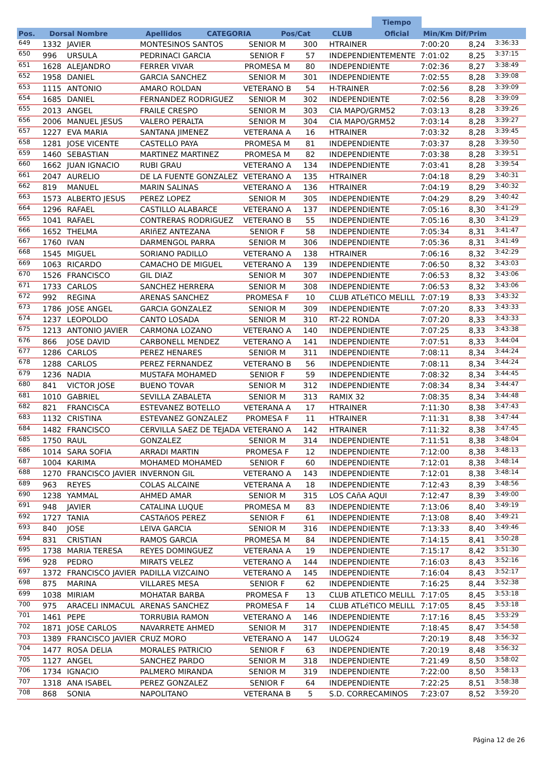| | | | | | | | Tiempo | |
| --- | --- | --- | --- | --- | --- | --- | --- | --- |
| Pos. | Dorsal Nombre | Apellidos | CATEGORIA | Pos/Cat | CLUB | | Oficial | Min/Km Dif/Prim |
| 649 | 1332 | JAVIER | MONTESINOS SANTOS | SENIOR M | 300 | HTRAINER | 7:00:20 | 8,24 | 3:36:33 |
| 650 | 996 | URSULA | PEDRINACI GARCIA | SENIOR F | 57 | INDEPENDIENTEMENTE | 7:01:02 | 8,25 | 3:37:15 |
| 651 | 1628 | ALEJANDRO | FERRER VIVAR | PROMESA M | 80 | INDEPENDIENTE | 7:02:36 | 8,27 | 3:38:49 |
| 652 | 1958 | DANIEL | GARCIA SANCHEZ | SENIOR M | 301 | INDEPENDIENTE | 7:02:55 | 8,28 | 3:39:08 |
| 653 | 1115 | ANTONIO | AMARO ROLDAN | VETERANO B | 54 | H-TRAINER | 7:02:56 | 8,28 | 3:39:09 |
| 654 | 1685 | DANIEL | FERNANDEZ RODRIGUEZ | SENIOR M | 302 | INDEPENDIENTE | 7:02:56 | 8,28 | 3:39:09 |
| 655 | 2013 | ANGEL | FRAILE CRESPO | SENIOR M | 303 | CIA MAPO/GRM52 | 7:03:13 | 8,28 | 3:39:26 |
| 656 | 2006 | MANUEL JESUS | VALERO PERALTA | SENIOR M | 304 | CIA MAPO/GRM52 | 7:03:14 | 8,28 | 3:39:27 |
| 657 | 1227 | EVA MARIA | SANTANA JIMENEZ | VETERANA A | 16 | HTRAINER | 7:03:32 | 8,28 | 3:39:45 |
| 658 | 1281 | JOSE VICENTE | CASTELLO PAYA | PROMESA M | 81 | INDEPENDIENTE | 7:03:37 | 8,28 | 3:39:50 |
| 659 | 1460 | SEBASTIAN | MARTINEZ MARTINEZ | PROMESA M | 82 | INDEPENDIENTE | 7:03:38 | 8,28 | 3:39:51 |
| 660 | 1662 | JUAN IGNACIO | RUBI GRAU | VETERANO A | 134 | INDEPENDIENTE | 7:03:41 | 8,28 | 3:39:54 |
| 661 | 2047 | AURELIO | DE LA FUENTE GONZALEZ | VETERANO A | 135 | HTRAINER | 7:04:18 | 8,29 | 3:40:31 |
| 662 | 819 | MANUEL | MARIN SALINAS | VETERANO A | 136 | HTRAINER | 7:04:19 | 8,29 | 3:40:32 |
| 663 | 1573 | ALBERTO JESUS | PEREZ LOPEZ | SENIOR M | 305 | INDEPENDIENTE | 7:04:29 | 8,29 | 3:40:42 |
| 664 | 1296 | RAFAEL | CASTILLO ALABARCE | VETERANO A | 137 | INDEPENDIENTE | 7:05:16 | 8,30 | 3:41:29 |
| 665 | 1041 | RAFAEL | CONTRERAS RODRIGUEZ | VETERANO B | 55 | INDEPENDIENTE | 7:05:16 | 8,30 | 3:41:29 |
| 666 | 1652 | THELMA | ARIñEZ ANTEZANA | SENIOR F | 58 | INDEPENDIENTE | 7:05:34 | 8,31 | 3:41:47 |
| 667 | 1760 | IVAN | DARMENGOL PARRA | SENIOR M | 306 | INDEPENDIENTE | 7:05:36 | 8,31 | 3:41:49 |
| 668 | 1545 | MIGUEL | SORIANO PADILLO | VETERANO A | 138 | HTRAINER | 7:06:16 | 8,32 | 3:42:29 |
| 669 | 1063 | RICARDO | CAMACHO DE MIGUEL | VETERANO A | 139 | INDEPENDIENTE | 7:06:50 | 8,32 | 3:43:03 |
| 670 | 1526 | FRANCISCO | GIL DIAZ | SENIOR M | 307 | INDEPENDIENTE | 7:06:53 | 8,32 | 3:43:06 |
| 671 | 1733 | CARLOS | SANCHEZ HERRERA | SENIOR M | 308 | INDEPENDIENTE | 7:06:53 | 8,32 | 3:43:06 |
| 672 | 992 | REGINA | ARENAS SANCHEZ | PROMESA F | 10 | CLUB ATLéTICO MELILL | 7:07:19 | 8,33 | 3:43:32 |
| 673 | 1786 | JOSE ANGEL | GARCIA GONZALEZ | SENIOR M | 309 | INDEPENDIENTE | 7:07:20 | 8,33 | 3:43:33 |
| 674 | 1237 | LEOPOLDO | CANTO LOSADA | SENIOR M | 310 | RT-22 RONDA | 7:07:20 | 8,33 | 3:43:33 |
| 675 | 1213 | ANTONIO JAVIER | CARMONA LOZANO | VETERANO A | 140 | INDEPENDIENTE | 7:07:25 | 8,33 | 3:43:38 |
| 676 | 866 | JOSE DAVID | CARBONELL MENDEZ | VETERANO A | 141 | INDEPENDIENTE | 7:07:51 | 8,33 | 3:44:04 |
| 677 | 1286 | CARLOS | PEREZ HENARES | SENIOR M | 311 | INDEPENDIENTE | 7:08:11 | 8,34 | 3:44:24 |
| 678 | 1288 | CARLOS | PEREZ FERNANDEZ | VETERANO B | 56 | INDEPENDIENTE | 7:08:11 | 8,34 | 3:44:24 |
| 679 | 1236 | NADIA | MUSTAFA MOHAMED | SENIOR F | 59 | INDEPENDIENTE | 7:08:32 | 8,34 | 3:44:45 |
| 680 | 841 | VICTOR JOSE | BUENO TOVAR | SENIOR M | 312 | INDEPENDIENTE | 7:08:34 | 8,34 | 3:44:47 |
| 681 | 1010 | GABRIEL | SEVILLA ZABALETA | SENIOR M | 313 | RAMIX 32 | 7:08:35 | 8,34 | 3:44:48 |
| 682 | 821 | FRANCISCA | ESTEVANEZ BOTELLO | VETERANA A | 17 | HTRAINER | 7:11:30 | 8,38 | 3:47:43 |
| 683 | 1132 | CRISTINA | ESTEVANEZ GONZALEZ | PROMESA F | 11 | HTRAINER | 7:11:31 | 8,38 | 3:47:44 |
| 684 | 1482 | FRANCISCO | CERVILLA SAEZ DE TEJADA | VETERANO A | 142 | HTRAINER | 7:11:32 | 8,38 | 3:47:45 |
| 685 | 1750 | RAUL | GONZALEZ | SENIOR M | 314 | INDEPENDIENTE | 7:11:51 | 8,38 | 3:48:04 |
| 686 | 1014 | SARA SOFIA | ARRADI MARTIN | PROMESA F | 12 | INDEPENDIENTE | 7:12:00 | 8,38 | 3:48:13 |
| 687 | 1004 | KARIMA | MOHAMED MOHAMED | SENIOR F | 60 | INDEPENDIENTE | 7:12:01 | 8,38 | 3:48:14 |
| 688 | 1270 | FRANCISCO JAVIER | INVERNON GIL | VETERANO A | 143 | INDEPENDIENTE | 7:12:01 | 8,38 | 3:48:14 |
| 689 | 963 | REYES | COLAS ALCAINE | VETERANA A | 18 | INDEPENDIENTE | 7:12:43 | 8,39 | 3:48:56 |
| 690 | 1238 | YAMMAL | AHMED AMAR | SENIOR M | 315 | LOS CAñA AQUI | 7:12:47 | 8,39 | 3:49:00 |
| 691 | 948 | JAVIER | CATALINA LUQUE | PROMESA M | 83 | INDEPENDIENTE | 7:13:06 | 8,40 | 3:49:19 |
| 692 | 1727 | TANIA | CASTAñOS PEREZ | SENIOR F | 61 | INDEPENDIENTE | 7:13:08 | 8,40 | 3:49:21 |
| 693 | 840 | JOSE | LEIVA GARCIA | SENIOR M | 316 | INDEPENDIENTE | 7:13:33 | 8,40 | 3:49:46 |
| 694 | 831 | CRISTIAN | RAMOS GARCIA | PROMESA M | 84 | INDEPENDIENTE | 7:14:15 | 8,41 | 3:50:28 |
| 695 | 1738 | MARIA TERESA | REYES DOMINGUEZ | VETERANA A | 19 | INDEPENDIENTE | 7:15:17 | 8,42 | 3:51:30 |
| 696 | 928 | PEDRO | MIRATS VELEZ | VETERANO A | 144 | INDEPENDIENTE | 7:16:03 | 8,43 | 3:52:16 |
| 697 | 1372 | FRANCISCO JAVIER | PADILLA VIZCAINO | VETERANO A | 145 | INDEPENDIENTE | 7:16:04 | 8,43 | 3:52:17 |
| 698 | 875 | MARINA | VILLARES MESA | SENIOR F | 62 | INDEPENDIENTE | 7:16:25 | 8,44 | 3:52:38 |
| 699 | 1038 | MIRIAM | MOHATAR BARBA | PROMESA F | 13 | CLUB ATLETICO MELILL | 7:17:05 | 8,45 | 3:53:18 |
| 700 | 975 | ARACELI INMACUL | ARENAS SANCHEZ | PROMESA F | 14 | CLUB ATLéTICO MELILL | 7:17:05 | 8,45 | 3:53:18 |
| 701 | 1461 | PEPE | TORRUBIA RAMON | VETERANO A | 146 | INDEPENDIENTE | 7:17:16 | 8,45 | 3:53:29 |
| 702 | 1871 | JOSE CARLOS | NAVARRETE AHMED | SENIOR M | 317 | INDEPENDIENTE | 7:18:45 | 8,47 | 3:54:58 |
| 703 | 1389 | FRANCISCO JAVIER | CRUZ MORO | VETERANO A | 147 | ULOG24 | 7:20:19 | 8,48 | 3:56:32 |
| 704 | 1477 | ROSA DELIA | MORALES PATRICIO | SENIOR F | 63 | INDEPENDIENTE | 7:20:19 | 8,48 | 3:56:32 |
| 705 | 1127 | ANGEL | SANCHEZ PARDO | SENIOR M | 318 | INDEPENDIENTE | 7:21:49 | 8,50 | 3:58:02 |
| 706 | 1734 | IGNACIO | PALMERO MIRANDA | SENIOR M | 319 | INDEPENDIENTE | 7:22:00 | 8,50 | 3:58:13 |
| 707 | 1318 | ANA ISABEL | PEREZ GONZALEZ | SENIOR F | 64 | INDEPENDIENTE | 7:22:25 | 8,51 | 3:58:38 |
| 708 | 868 | SONIA | NAPOLITANO | VETERANA B | 5 | S.D. CORRECAMINOS | 7:23:07 | 8,52 | 3:59:20 |
Página 12 de 26